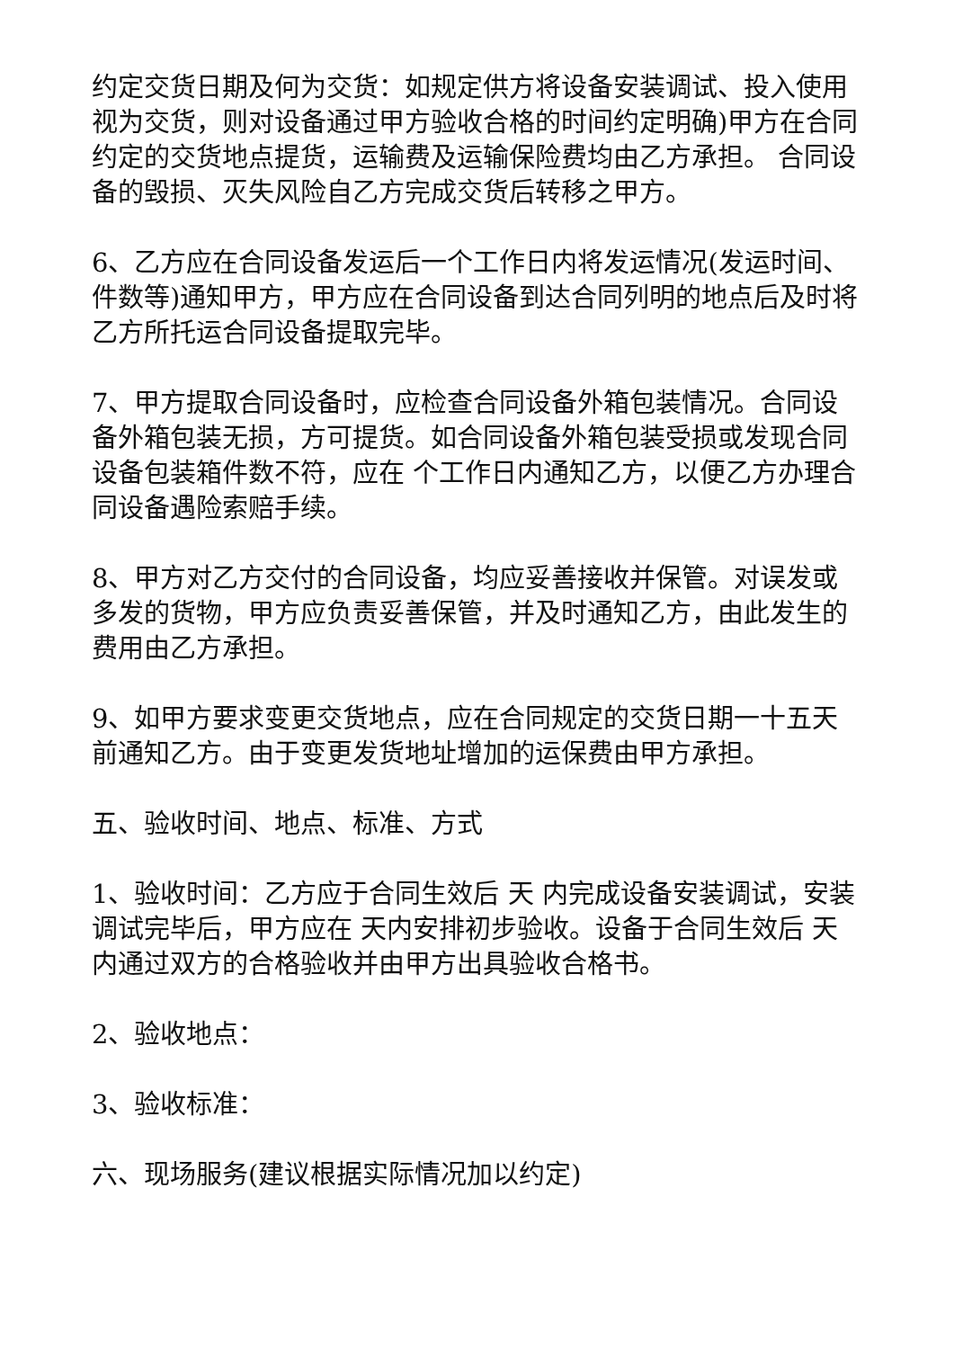约定交货日期及何为交货：如规定供方将设备安装调试、投入使用视为交货，则对设备通过甲方验收合格的时间约定明确)甲方在合同约定的交货地点提货，运输费及运输保险费均由乙方承担。 合同设备的毁损、灭失风险自乙方完成交货后转移之甲方。
6、乙方应在合同设备发运后一个工作日内将发运情况(发运时间、件数等)通知甲方，甲方应在合同设备到达合同列明的地点后及时将乙方所托运合同设备提取完毕。
7、甲方提取合同设备时，应检查合同设备外箱包装情况。合同设备外箱包装无损，方可提货。如合同设备外箱包装受损或发现合同设备包装箱件数不符，应在 个工作日内通知乙方，以便乙方办理合同设备遇险索赔手续。
8、甲方对乙方交付的合同设备，均应妥善接收并保管。对误发或多发的货物，甲方应负责妥善保管，并及时通知乙方，由此发生的费用由乙方承担。
9、如甲方要求变更交货地点，应在合同规定的交货日期一十五天前通知乙方。由于变更发货地址增加的运保费由甲方承担。
五、验收时间、地点、标准、方式
1、验收时间：乙方应于合同生效后 天 内完成设备安装调试，安装调试完毕后，甲方应在 天内安排初步验收。设备于合同生效后 天内通过双方的合格验收并由甲方出具验收合格书。
2、验收地点：
3、验收标准：
六、现场服务(建议根据实际情况加以约定)